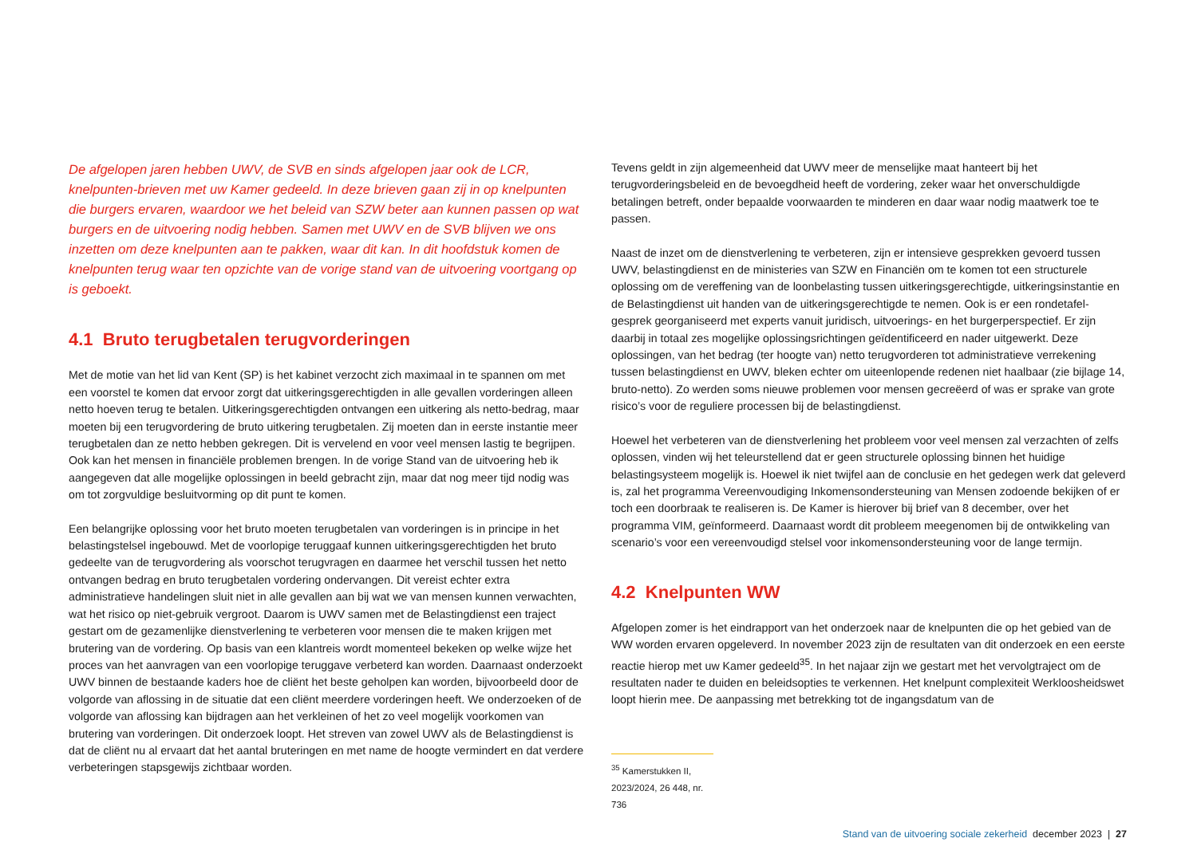De afgelopen jaren hebben UWV, de SVB en sinds afgelopen jaar ook de LCR, knelpunten-brieven met uw Kamer gedeeld. In deze brieven gaan zij in op knelpunten die burgers ervaren, waardoor we het beleid van SZW beter aan kunnen passen op wat burgers en de uitvoering nodig hebben. Samen met UWV en de SVB blijven we ons inzetten om deze knelpunten aan te pakken, waar dit kan. In dit hoofdstuk komen de knelpunten terug waar ten opzichte van de vorige stand van de uitvoering voortgang op is geboekt.
4.1 Bruto terugbetalen terugvorderingen
Met de motie van het lid van Kent (SP) is het kabinet verzocht zich maximaal in te spannen om met een voorstel te komen dat ervoor zorgt dat uitkeringsgerechtigden in alle gevallen vorderingen alleen netto hoeven terug te betalen. Uitkeringsgerechtigden ontvangen een uitkering als netto-bedrag, maar moeten bij een terugvordering de bruto uitkering terugbetalen. Zij moeten dan in eerste instantie meer terugbetalen dan ze netto hebben gekregen. Dit is vervelend en voor veel mensen lastig te begrijpen. Ook kan het mensen in financiële problemen brengen. In de vorige Stand van de uitvoering heb ik aangegeven dat alle mogelijke oplossingen in beeld gebracht zijn, maar dat nog meer tijd nodig was om tot zorgvuldige besluitvorming op dit punt te komen.
Een belangrijke oplossing voor het bruto moeten terugbetalen van vorderingen is in principe in het belastingstelsel ingebouwd. Met de voorlopige teruggaaf kunnen uitkeringsgerechtigden het bruto gedeelte van de terugvordering als voorschot terugvragen en daarmee het verschil tussen het netto ontvangen bedrag en bruto terugbetalen vordering ondervangen. Dit vereist echter extra administratieve handelingen sluit niet in alle gevallen aan bij wat we van mensen kunnen verwachten, wat het risico op niet-gebruik vergroot. Daarom is UWV samen met de Belastingdienst een traject gestart om de gezamenlijke dienstverlening te verbeteren voor mensen die te maken krijgen met brutering van de vordering. Op basis van een klantreis wordt momenteel bekeken op welke wijze het proces van het aanvragen van een voorlopige teruggave verbeterd kan worden. Daarnaast onderzoekt UWV binnen de bestaande kaders hoe de cliënt het beste geholpen kan worden, bijvoorbeeld door de volgorde van aflossing in de situatie dat een cliënt meerdere vorderingen heeft. We onderzoeken of de volgorde van aflossing kan bijdragen aan het verkleinen of het zo veel mogelijk voorkomen van brutering van vorderingen. Dit onderzoek loopt. Het streven van zowel UWV als de Belastingdienst is dat de cliënt nu al ervaart dat het aantal bruteringen en met name de hoogte vermindert en dat verdere verbeteringen stapsgewijs zichtbaar worden.
Tevens geldt in zijn algemeenheid dat UWV meer de menselijke maat hanteert bij het terugvorderingsbeleid en de bevoegdheid heeft de vordering, zeker waar het onverschuldigde betalingen betreft, onder bepaalde voorwaarden te minderen en daar waar nodig maatwerk toe te passen.
Naast de inzet om de dienstverlening te verbeteren, zijn er intensieve gesprekken gevoerd tussen UWV, belastingdienst en de ministeries van SZW en Financiën om te komen tot een structurele oplossing om de vereffening van de loonbelasting tussen uitkeringsgerechtigde, uitkeringsinstantie en de Belastingdienst uit handen van de uitkeringsgerechtigde te nemen. Ook is er een rondetafel-gesprek georganiseerd met experts vanuit juridisch, uitvoerings- en het burgerperspectief. Er zijn daarbij in totaal zes mogelijke oplossingsrichtingen geïdentificeerd en nader uitgewerkt. Deze oplossingen, van het bedrag (ter hoogte van) netto terugvorderen tot administratieve verrekening tussen belastingdienst en UWV, bleken echter om uiteenlopende redenen niet haalbaar (zie bijlage 14, bruto-netto). Zo werden soms nieuwe problemen voor mensen gecreëerd of was er sprake van grote risico’s voor de reguliere processen bij de belastingdienst.
Hoewel het verbeteren van de dienstverlening het probleem voor veel mensen zal verzachten of zelfs oplossen, vinden wij het teleurstellend dat er geen structurele oplossing binnen het huidige belastingsysteem mogelijk is. Hoewel ik niet twijfel aan de conclusie en het gedegen werk dat geleverd is, zal het programma Vereenvoudiging Inkomensondersteuning van Mensen zodoende bekijken of er toch een doorbraak te realiseren is. De Kamer is hierover bij brief van 8 december, over het programma VIM, geïnformeerd. Daarnaast wordt dit probleem meegenomen bij de ontwikkeling van scenario’s voor een vereenvoudigd stelsel voor inkomensondersteuning voor de lange termijn.
4.2 Knelpunten WW
Afgelopen zomer is het eindrapport van het onderzoek naar de knelpunten die op het gebied van de WW worden ervaren opgeleverd. In november 2023 zijn de resultaten van dit onderzoek en een eerste reactie hierop met uw Kamer gedeeld<sup>35</sup>. In het najaar zijn we gestart met het vervolgtraject om de resultaten nader te duiden en beleidsopties te verkennen. Het knelpunt complexiteit Werkloosheidswet loopt hierin mee. De aanpassing met betrekking tot de ingangsdatum van de
<sup>35</sup> Kamerstukken II, 2023/2024, 26 448, nr. 736
Stand van de uitvoering sociale zekerheid december 2023 | 27